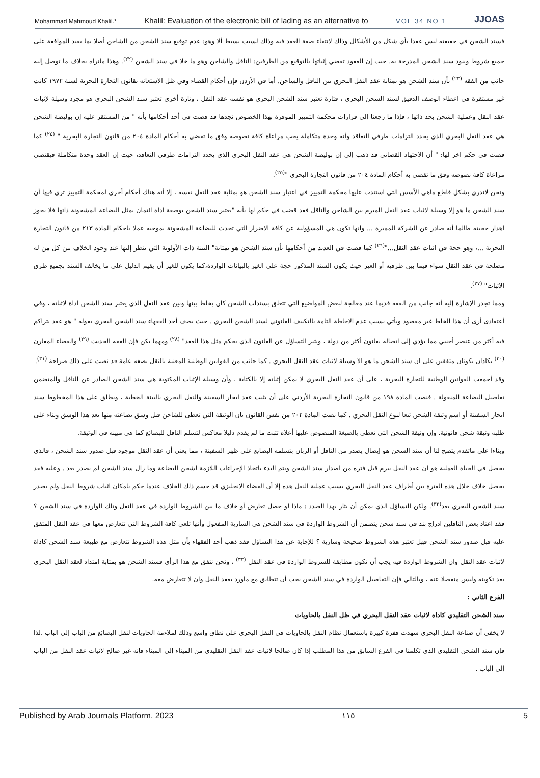Mohammad Mahmoud Khalil.* Khalil: Evaluation of the electronic bill of lading as an alternative to VOL 34 NO 1 JJOAS
فسند الشحن في حقيقته ليس عقدا بأي شكل من الأشكال وذلك لانتفاء صفة العقد فيه وذلك لسبب بسيط ألا وهو: عدم توقيع سند الشحن من الشاحن أصلا بما يفيد الموافقة على جميع شروط وبنود سند الشحن المدرجة به. حيث إن العقود تقضي إثباتها بالتوقيع من الطرفين: الناقل والشاحن وهو ما خلا في سند الشحن <sup>(٢٢)</sup>. وهذا مانراه بخلاف ما توصل إليه جانب من الفقه <sup>(٢٣)</sup> بأن سند الشحن هو بمثابة عقد النقل البحري بين الناقل والشاحن. أما في الأردن فإن أحكام القضاء وفي ظل الاستعانه بقانون التجارة البحرية لسنة ١٩٧٢ كانت غير مستقرة في اعطاء الوصف الدقيق لسند الشحن البحري ، فتارة تعتبر سند الشحن البحري هو نفسه عقد النقل ، وتارة أخرى تعتبر سند الشحن البحري هو مجرد وسيلة لإثبات عقد النقل وعملية الشحن بحد ذاتها ، فإذا ما رجعنا إلى قرارات محكمة التمييز الموقرة بهذا الخصوص نجدها قد قضت في أحد أحكامها بأنه " من المستقر عليه إن بوليصة الشحن هي عقد النقل البحري الذي يحدد التزامات طرفي التعاقد وأنه وحدة متكاملة يجب مراعاة كافة نصوصه وفق ما تقضي به أحكام المادة ٢٠٤ من قانون التجارة البحرية " <sup>(٢٤)</sup> كما قضت في حكم اخر لها: " أن الاجتهاد القضائي قد ذهب إلى إن بوليصة الشحن هي عقد النقل البحري الذي يحدد التزامات طرفي التعاقد، حيث إن العقد وحدة متكاملة فيقتضي مراعاة كافة نصوصه وفق ما تقضي به أحكام المادة ٢٠٤ من قانون التجارة البحري "<sup>(٢٥)</sup>.
ونحن لاندري بشكل قاطع ماهي الأسس التي استندت عليها محكمة التمييز في اعتبار سند الشحن هو بمثابة عقد النقل نفسه ، إلا أنه هناك أحكام أخرى لمحكمة التمييز ترى فيها أن سند الشحن ما هو إلا وسيلة لاثبات عقد النقل المبرم بين الشاحن والناقل فقد قضت في حكم لها بأنه "يعتبر سند الشحن بوصفة اداة ائتمان يمثل البضاعة المشحونة ذاتها فلا يجوز اهدار حجيته طالما أنه صادر عن الشركة المميزة ... وانها تكون هي المسؤولية عن كافة الاضرار التي تحدث للبضاعة المشحونة بموجبه عملا باحكام المادة ٢١٣ من قانون التجارة البحرية ...، وهو حجة في اثبات عقد النقل..."<sup>(٢٦)</sup> كما قضت في العديد من أحكامها بأن سند الشحن هو بمثابة" البينة ذات الأولوية التي ينظر إليها عند وجود الخلاف بين كل من له مصلحة في عقد النقل سواء فيما بين طرفيه أو الغير حيث يكون السند المذكور حجة على الغير بالبيانات الواردة،كما يكون للغير أن يقيم الدليل على ما يخالف السند بجميع طرق الإثبات" <sup>(٢٧)</sup>.
ومما تجدر الإشارة إليه أنه جانب من الفقه قديما عند معالجة لبعض المواضيع التي تتعلق بسندات الشحن كان يخلط بينها وبين عقد النقل الذي يعتبر سند الشحن اداة لاثباته ، وفي أعتقادى أرى أن هذا الخلط غير مقصود ويأتي بسبب عدم الاحاطة التامة بالتكييف القانوني لسند الشحن البحري . حيث يصف أحد الفقهاء سند الشحن البحري بقوله " هو عقد يتراكم فيه أكثر من عنصر أجنبي مما يؤدي إلى اتصاله بقانون أكثر من دولة ، ويثير التساؤل عن القانون الذي يحكم مثل هذا العقد" <sup>(٢٨)</sup> ومهما يكن فإن الفقه الحديث <sup>(٢٩)</sup> والقضاء المقارن <sup>(٣٠)</sup> يكادان يكونان متفقين على ان سند الشحن ما هو الا وسيلة لاثبات عقد النقل البحري . كما جانب من القوانين الوطنية المعنية بالنقل بصفه عامة قد نصت على ذلك صراحة <sup>(٣١)</sup>.
وقد أجمعت القوانين الوطنية للتجارة البحرية ، على أن عقد النقل البحري لا يمكن إثباته إلا بالكتابة ، وأن وسيلة الإثبات المكتوبة هي سند الشحن الصادر عن الناقل والمتضمن تفاصيل البضاعة المنقولة . فنصت المادة ١٩٨ من قانون التجارة البحرية الأردني على أن يثبت عقد ايجار السفينة والنقل البحري بالبينة الخطية ، ويطلق على هذا المخطوط سند ايجار السفينة أو اسم وثيقة الشحن تبعا لنوع النقل البحري . كما نصت المادة ٢٠٢ من نفس القانون بان الوثيقة التي تعطى للشاحن قبل وسق بضاعته منها بعد هذا الوسق وبناء على طلبه وثيقة شحن قانونية. وإن وثيقة الشحن التي تعطى بالصيغة المنصوص عليها أعلاه تثبت ما لم يقدم دليلا معاكس لتسلم الناقل للبضائع كما هي مبينه في الوثيقة.
وبناءا على ماتقدم يتضح لنا أن سند الشحن هو إيصال يصدر من الناقل أو الربان بتسلمه البضائع على ظهر السفينة ، مما يعني أن عقد النقل موجود قبل صدور سند الشحن ، فالذي يحصل في الحياة العملية هو ان عقد النقل يبرم قبل فتره من اصدار سند الشحن ويتم البدء باتخاذ الإجراءات اللازمة لشحن البضاعة وما زال سند الشحن لم يصدر بعد . وعليه فقد يحصل خلاف خلال هذه الفترة بين أطراف عقد النقل البحري بسبب عملية النقل هذه إلا أن القضاء الانجليزي قد حسم ذلك الخلاف عندما حكم بامكان اثبات شروط النقل ولم يصدر سند الشحن البحري بعد<sup>(٣٢)</sup>. ولكن التساؤل الذي يمكن أن يثار بهذا الصدد : ماذا لو حصل تعارض أو خلاف ما بين الشروط الواردة في عقد النقل وتلك الواردة في سند الشحن ؟ فقد اعتاد بعض الناقلين ادراج بند في سند شحن يتضمن أن الشروط الواردة في سند الشحن هي السارية المفعول وأنها تلغي كافة الشروط التي تتعارض معها في عقد النقل المتفق عليه قبل صدور سند الشحن فهل تعتبر هذه الشروط صحيحة وسارية ؟ للإجابة عن هذا التساؤل فقد ذهب أحد الفقهاء بأن مثل هذه الشروط تتعارض مع طبيعة سند الشحن كاداة لاثبات عقد النقل وان الشروط الواردة فيه يجب أن تكون مطابقة للشروط الواردة في عقد النقل <sup>(٣٣)</sup> ، ونحن نتفق مع هذا الرأي فسند الشحن هو بمثابة امتداد لعقد النقل البحري بعد تكوينه وليس منفصلا عنه ، وبالتالي فإن التفاصيل الواردة في سند الشحن يجب أن تتطابق مع ماورد بعقد النقل وان لا تتعارض معه.
الفرع الثاني :
سند الشحن التقليدي كاداة لاثبات عقد النقل البحري في ظل النقل بالحاويات
لا يخفى أن صناعة النقل البحري شهدت قفزة كبيرة باستعمال نظام النقل بالحاويات في النقل البحري على نطاق واسع وذلك لملاءمة الحاويات لنقل البضائع من الباب إلى الباب .لذا فإن سند الشحن التقليدي الذي تكلمنا في الفرع السابق من هذا المطلب إذا كان صالحا لاثبات عقد النقل التقليدي من الميناء إلى الميناء فإنه غير صالح لاثبات عقد النقل من الباب إلى الباب .
Published by Arab Journals Platform, 2023 ١١٥ 5